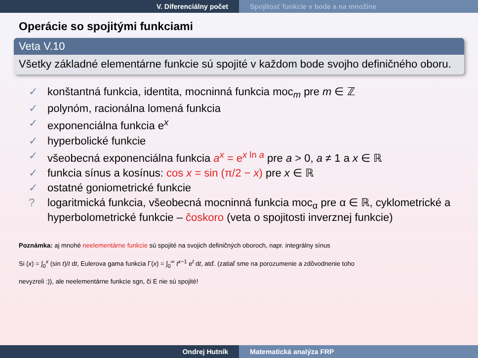V. Diferenciálny počet Spojitosť funkcie v bode a na množine
Operácie so spojitými funkciami
Veta V.10
Všetky základné elementárne funkcie sú spojité v každom bode svojho definičného oboru.
✓ konštantná funkcia, identita, mocninná funkcia moc<sub>m</sub> pre m ∈ ℤ
✓ polynóm, racionálna lomená funkcia
✓ exponenciálna funkcia e<sup>x</sup>
✓ hyperbolické funkcie
✓ všeobecná exponenciálna funkcia a<sup>x</sup> = e<sup>x ln a</sup> pre a > 0, a ≠ 1 a x ∈ ℝ
✓ funkcia sínus a kosínus: cos x = sin (π/2 − x) pre x ∈ ℝ
✓ ostatné goniometrické funkcie
? logaritmická funkcia, všeobecná mocninná funkcia moc<sub>α</sub> pre α ∈ ℝ, cyklometrické a hyperbolometrické funkcie – čoskoro (veta o spojitosti inverznej funkcie)
Poznámka: aj mnohé neelementárne funkcie sú spojité na svojich definičných oboroch, napr. integrálny sínus
Si (x) = ∫<sub>0</sub><sup>x</sup> (sin t)/t dt, Eulerova gama funkcia Γ(x) = ∫<sub>0</sub><sup>∞</sup> t<sup>x−1</sup> e<sup>t</sup> dt, atď. (zatiaľ sme na porozumenie a zdôvodnenie toho
nevyzreli :)), ale neelementárne funkcie sgn, či E nie sú spojité!
Ondrej Hutník Matematická analýza FRP